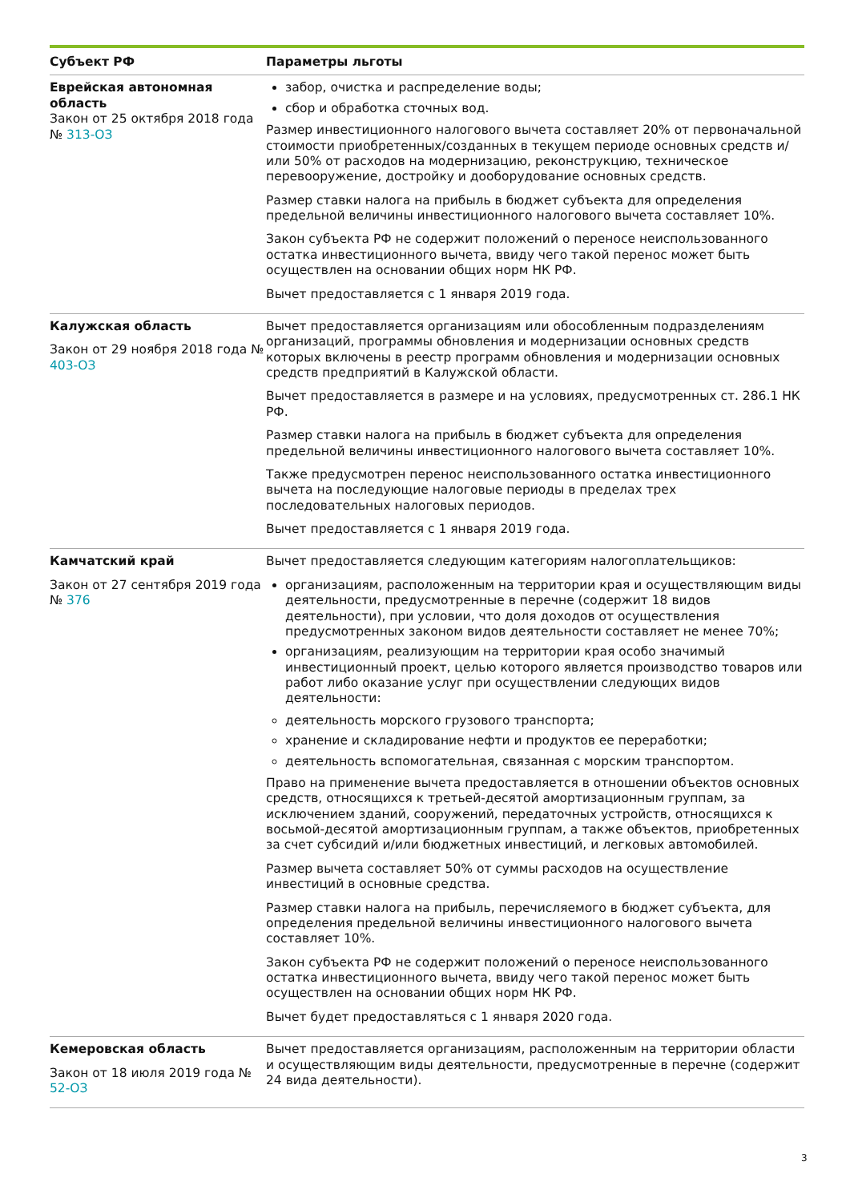| Субъект РФ | Параметры льготы |
| --- | --- |
| Еврейская автономная область Закон от 25 октября 2018 года № 313-ОЗ | забор, очистка и распределение воды; сбор и обработка сточных вод. Размер инвестиционного налогового вычета составляет 20% от первоначальной стоимости приобретенных/созданных в текущем периоде основных средств и/или 50% от расходов на модернизацию, реконструкцию, техническое перевооружение, достройку и дооборудование основных средств. Размер ставки налога на прибыль в бюджет субъекта для определения предельной величины инвестиционного налогового вычета составляет 10%. Закон субъекта РФ не содержит положений о переносе неиспользованного остатка инвестиционного вычета, ввиду чего такой перенос может быть осуществлен на основании общих норм НК РФ. Вычет предоставляется с 1 января 2019 года. |
| Калужская область Закон от 29 ноября 2018 года № 403-ОЗ | Вычет предоставляется организациям или обособленным подразделениям организаций, программы обновления и модернизации основных средств которых включены в реестр программ обновления и модернизации основных средств предприятий в Калужской области. Вычет предоставляется в размере и на условиях, предусмотренных ст. 286.1 НК РФ. Размер ставки налога на прибыль в бюджет субъекта для определения предельной величины инвестиционного налогового вычета составляет 10%. Также предусмотрен перенос неиспользованного остатка инвестиционного вычета на последующие налоговые периоды в пределах трех последовательных налоговых периодов. Вычет предоставляется с 1 января 2019 года. |
| Камчатский край Закон от 27 сентября 2019 года № 376 | Вычет предоставляется следующим категориям налогоплательщиков: организациям, расположенным на территории края и осуществляющим виды деятельности, предусмотренные в перечне (содержит 18 видов деятельности), при условии, что доля доходов от осуществления предусмотренных законом видов деятельности составляет не менее 70%; организациям, реализующим на территории края особо значимый инвестиционный проект, целью которого является производство товаров или работ либо оказание услуг при осуществлении следующих видов деятельности: деятельность морского грузового транспорта; хранение и складирование нефти и продуктов ее переработки; деятельность вспомогательная, связанная с морским транспортом. Право на применение вычета предоставляется в отношении объектов основных средств, относящихся к третьей-десятой амортизационным группам, за исключением зданий, сооружений, передаточных устройств, относящихся к восьмой-десятой амортизационным группам, а также объектов, приобретенных за счет субсидий и/или бюджетных инвестиций, и легковых автомобилей. Размер вычета составляет 50% от суммы расходов на осуществление инвестиций в основные средства. Размер ставки налога на прибыль, перечисляемого в бюджет субъекта, для определения предельной величины инвестиционного налогового вычета составляет 10%. Закон субъекта РФ не содержит положений о переносе неиспользованного остатка инвестиционного вычета, ввиду чего такой перенос может быть осуществлен на основании общих норм НК РФ. Вычет будет предоставляться с 1 января 2020 года. |
| Кемеровская область Закон от 18 июля 2019 года № 52-ОЗ | Вычет предоставляется организациям, расположенным на территории области и осуществляющим виды деятельности, предусмотренные в перечне (содержит 24 вида деятельности). |
3